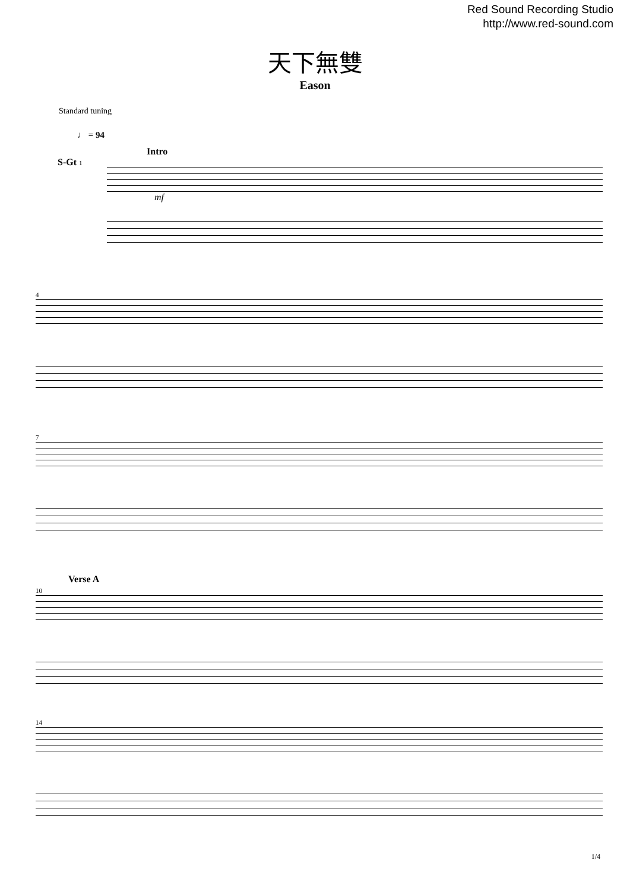Red Sound Recording Studio
http://www.red-sound.com
天下無雙
Eason
Standard tuning
♩ = 94
Intro
S-Gt 1
mf
4
7
Verse A
10
14
1/4